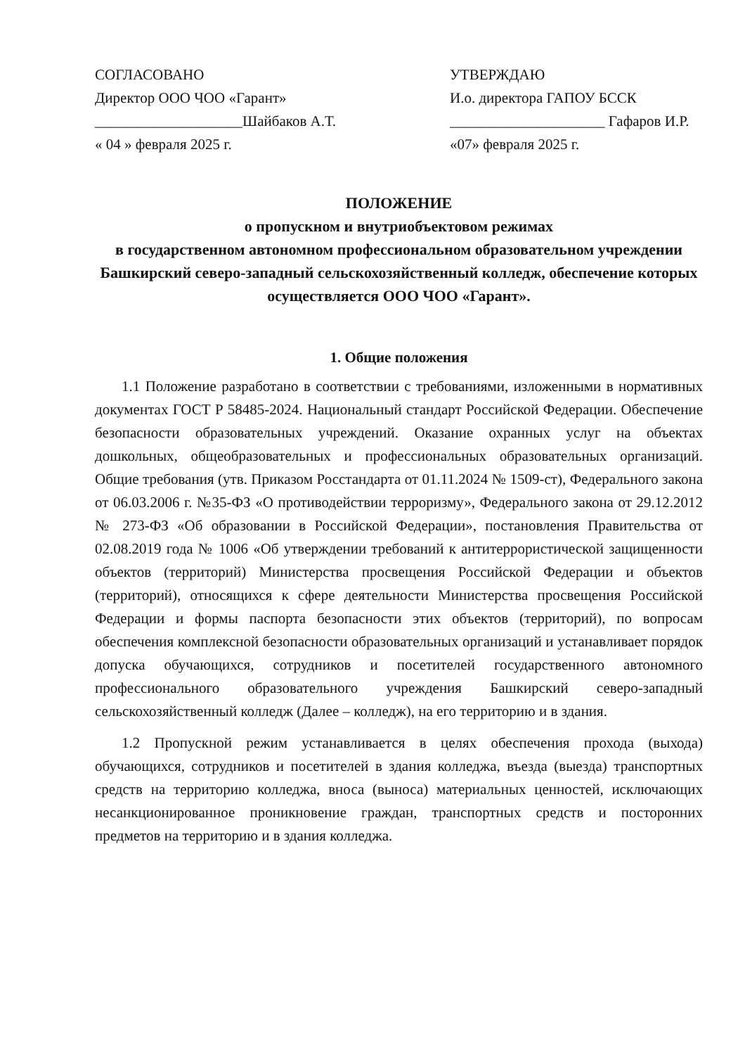СОГЛАСОВАНО
Директор ООО ЧОО «Гарант»
____________________Шайбаков А.Т.
« 04 » февраля 2025 г.
УТВЕРЖДАЮ
И.о. директора ГАПОУ БССК
_____________________ Гафаров И.Р.
«07» февраля 2025 г.
ПОЛОЖЕНИЕ
о пропускном и внутриобъектовом режимах
в государственном автономном профессиональном образовательном учреждении Башкирский северо-западный сельскохозяйственный колледж, обеспечение которых осуществляется ООО ЧОО «Гарант».
1. Общие положения
1.1 Положение разработано в соответствии с требованиями, изложенными в нормативных документах ГОСТ Р 58485-2024. Национальный стандарт Российской Федерации. Обеспечение безопасности образовательных учреждений. Оказание охранных услуг на объектах дошкольных, общеобразовательных и профессиональных образовательных организаций. Общие требования (утв. Приказом Росстандарта от 01.11.2024 № 1509-ст), Федерального закона от 06.03.2006 г. №35-ФЗ «О противодействии терроризму», Федерального закона от 29.12.2012 № 273-ФЗ «Об образовании в Российской Федерации», постановления Правительства от 02.08.2019 года № 1006 «Об утверждении требований к антитеррористической защищенности объектов (территорий) Министерства просвещения Российской Федерации и объектов (территорий), относящихся к сфере деятельности Министерства просвещения Российской Федерации и формы паспорта безопасности этих объектов (территорий), по вопросам обеспечения комплексной безопасности образовательных организаций и устанавливает порядок допуска обучающихся, сотрудников и посетителей государственного автономного профессионального образовательного учреждения Башкирский северо-западный сельскохозяйственный колледж (Далее – колледж), на его территорию и в здания.
1.2 Пропускной режим устанавливается в целях обеспечения прохода (выхода) обучающихся, сотрудников и посетителей в здания колледжа, въезда (выезда) транспортных средств на территорию колледжа, вноса (выноса) материальных ценностей, исключающих несанкционированное проникновение граждан, транспортных средств и посторонних предметов на территорию и в здания колледжа.